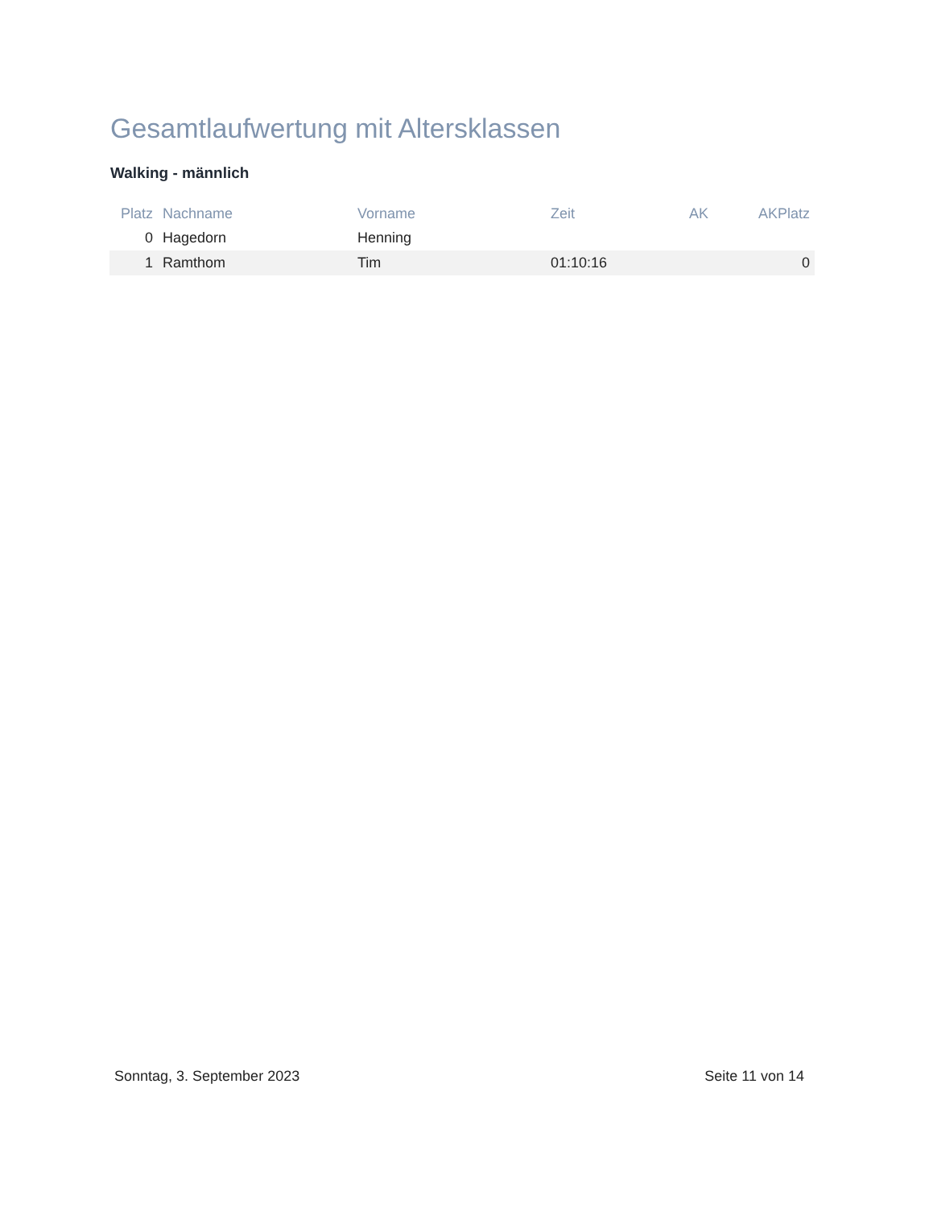Gesamtlaufwertung mit Altersklassen
Walking - männlich
| Platz | Nachname | Vorname | Zeit | AK | AKPlatz |
| --- | --- | --- | --- | --- | --- |
| 0 | Hagedorn | Henning | | | |
| 1 | Ramthom | Tim | 01:10:16 | | 0 |
Sonntag, 3. September 2023 Seite 11 von 14